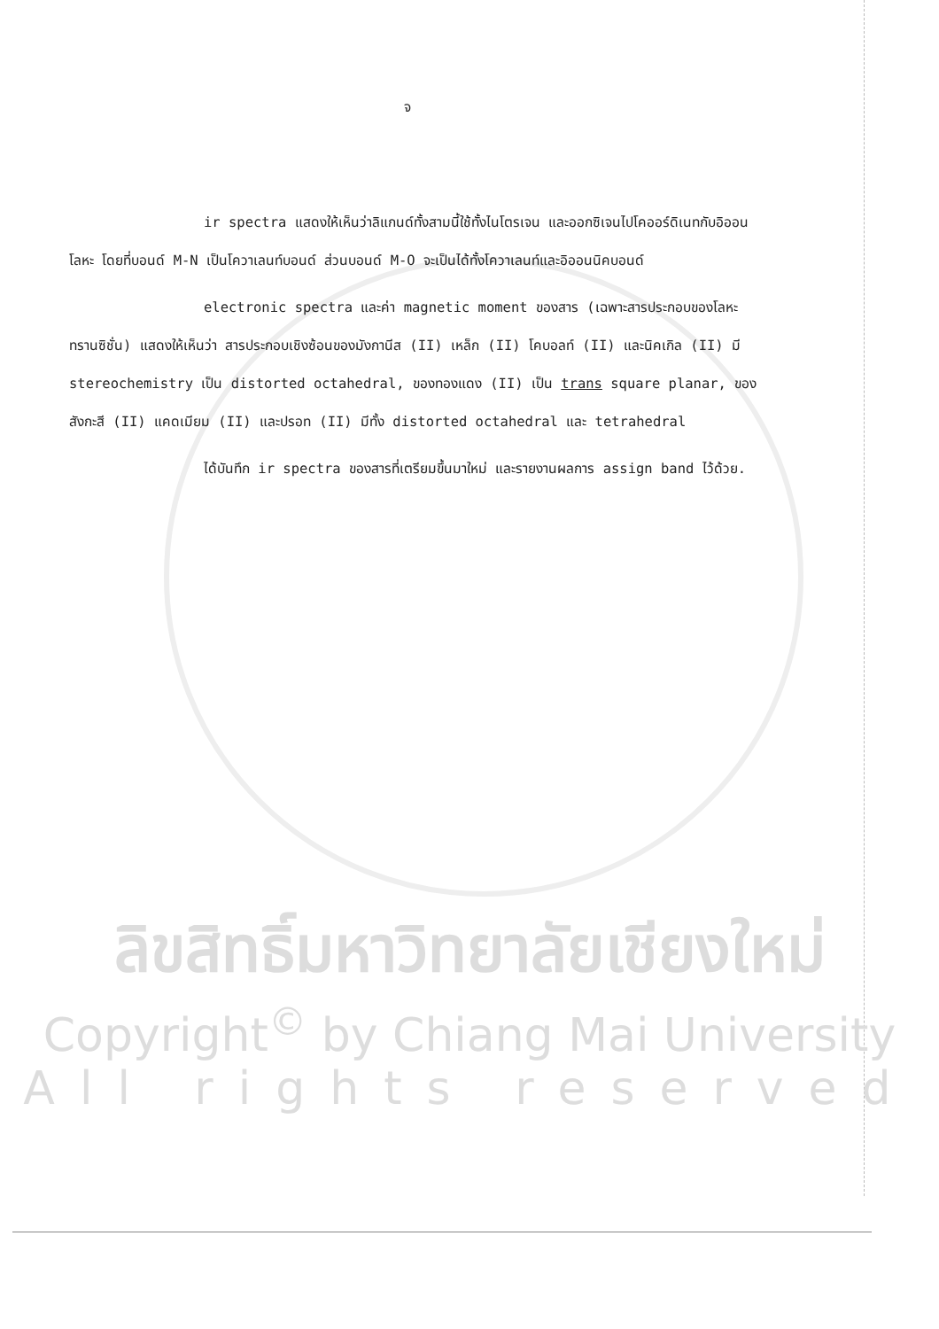จ
ir spectra แสดงให้เห็นว่าลิแกนด์ทั้งสามนี้ใช้ทั้งไนโตรเจน และออกซิเจนไปโคออร์ดิเนทกับอิออนโลหะ โดยที่บอนด์ M-N เป็นโควาเลนท์บอนด์ ส่วนบอนด์ M-O จะเป็นได้ทั้งโควาเลนท์และอิออนนิคบอนด์
electronic spectra และค่า magnetic moment ของสาร (เฉพาะสารประกอบของโลหะทรานซิชั่น) แสดงให้เห็นว่า สารประกอบเชิงซ้อนของมังกานีส (II) เหล็ก (II) โคบอลท์ (II) และนิคเกิล (II) มี stereochemistry เป็น distorted octahedral, ของทองแดง (II) เป็น trans square planar, ของสังกะสี (II) แคดเมียม (II) และปรอท (II) มีทั้ง distorted octahedral และ tetrahedral
ได้บันทึก ir spectra ของสารที่เตรียมขึ้นมาใหม่ และรายงานผลการ assign band ไว้ด้วย.
ลิขสิทธิ์มหาวิทยาลัยเชียงใหม่
Copyright<sup>©</sup> by Chiang Mai University
All rights reserved